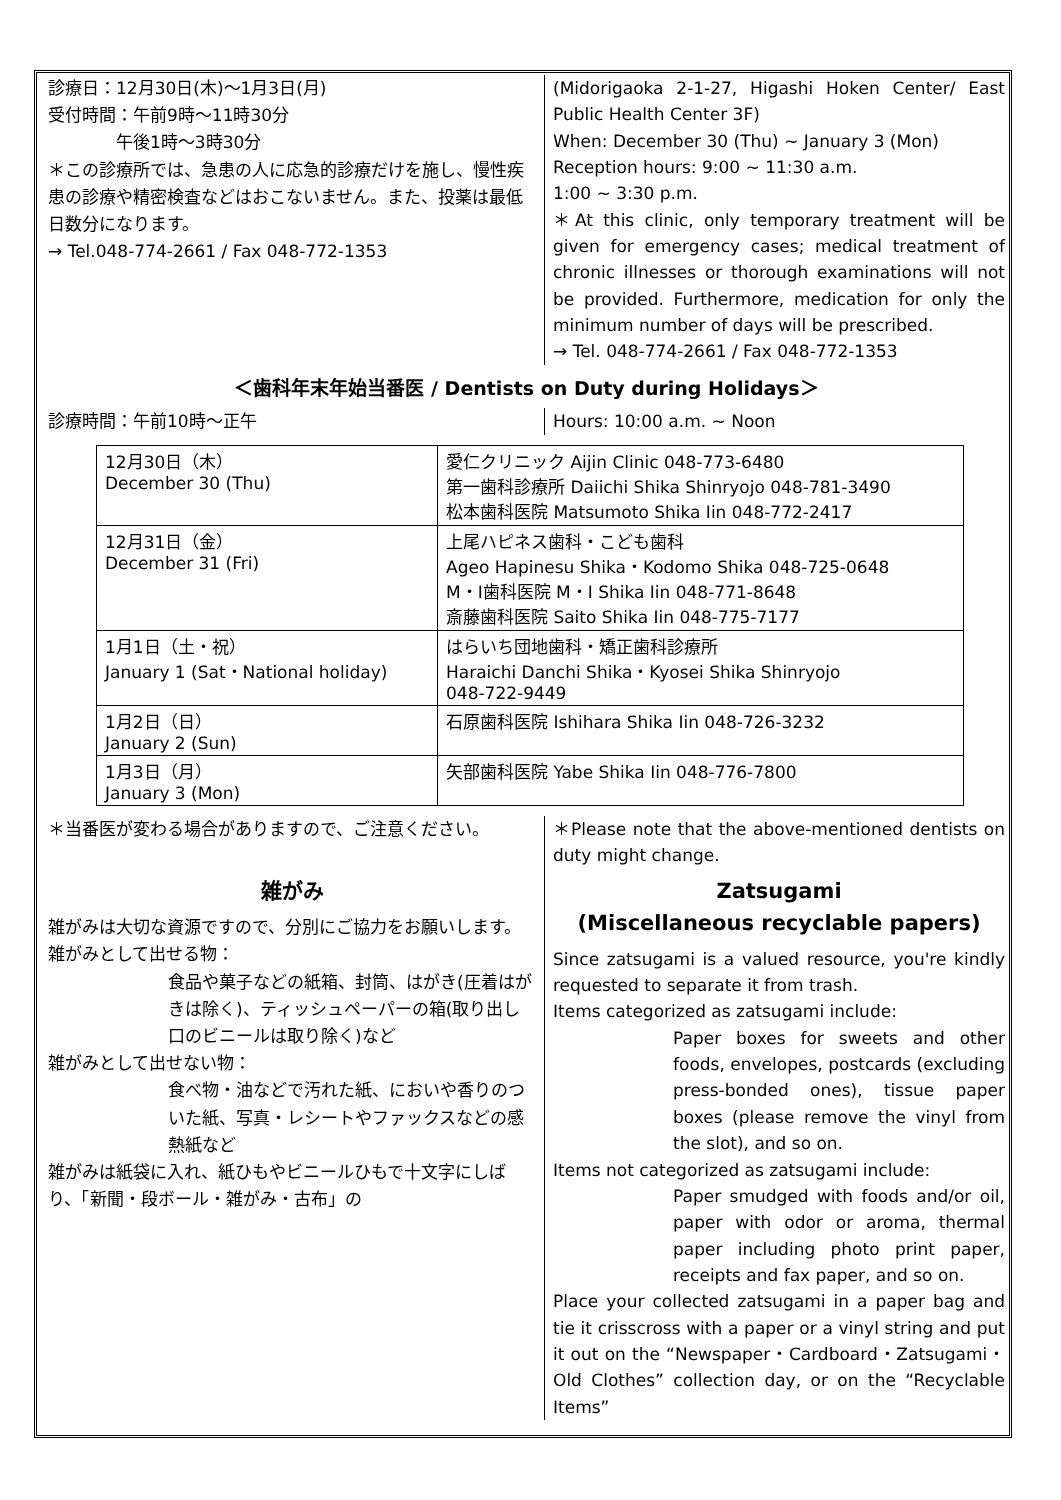診療日：12月30日(木)～1月3日(月)
受付時間：午前9時～11時30分
　　　　午後1時～3時30分
＊この診療所では、急患の人に応急的診療だけを施し、慢性疾患の診療や精密検査などはおこないません。また、投薬は最低日数分になります。
→ Tel.048-774-2661 / Fax 048-772-1353
(Midorigaoka 2-1-27, Higashi Hoken Center/ East Public Health Center 3F)
When: December 30 (Thu) ~ January 3 (Mon)
Reception hours: 9:00 ~ 11:30 a.m.
1:00 ~ 3:30 p.m.
＊At this clinic, only temporary treatment will be given for emergency cases; medical treatment of chronic illnesses or thorough examinations will not be provided. Furthermore, medication for only the minimum number of days will be prescribed.
→ Tel. 048-774-2661 / Fax 048-772-1353
＜歯科年末年始当番医 / Dentists on Duty during Holidays＞
診療時間：午前10時～正午
Hours: 10:00 a.m. ~ Noon
| 12月30日（木） December 30 (Thu) | 愛仁クリニック Aijin Clinic 048-773-6480 第一歯科診療所 Daiichi Shika Shinryojo 048-781-3490 松本歯科医院 Matsumoto Shika Iin 048-772-2417 |
| 12月31日（金） December 31 (Fri) | 上尾ハピネス歯科・こども歯科 Ageo Hapinesu Shika・Kodomo Shika 048-725-0648 M・I歯科医院 M・I Shika Iin 048-771-8648 斎藤歯科医院 Saito Shika Iin 048-775-7177 |
| 1月1日（土・祝） January 1 (Sat・National holiday) | はらいち団地歯科・矯正歯科診療所 Haraichi Danchi Shika・Kyosei Shika Shinryojo 048-722-9449 |
| 1月2日（日） January 2 (Sun) | 石原歯科医院 Ishihara Shika Iin 048-726-3232 |
| 1月3日（月） January 3 (Mon) | 矢部歯科医院 Yabe Shika Iin 048-776-7800 |
＊当番医が変わる場合がありますので、ご注意ください。
＊Please note that the above-mentioned dentists on duty might change.
雑がみ
雑がみは大切な資源ですので、分別にご協力をお願いします。
雑がみとして出せる物：
食品や菓子などの紙箱、封筒、はがき(圧着はがきは除く)、ティッシュペーパーの箱(取り出し口のビニールは取り除く)など
雑がみとして出せない物：
食べ物・油などで汚れた紙、においや香りのついた紙、写真・レシートやファックスなどの感熱紙など
雑がみは紙袋に入れ、紙ひもやビニールひもで十文字にしばり、「新聞・段ボール・雑がみ・古布」の
Zatsugami
(Miscellaneous recyclable papers)
Since zatsugami is a valued resource, you're kindly requested to separate it from trash.
Items categorized as zatsugami include:
Paper boxes for sweets and other foods, envelopes, postcards (excluding press-bonded ones), tissue paper boxes (please remove the vinyl from the slot), and so on.
Items not categorized as zatsugami include:
Paper smudged with foods and/or oil, paper with odor or aroma, thermal paper including photo print paper, receipts and fax paper, and so on.
Place your collected zatsugami in a paper bag and tie it crisscross with a paper or a vinyl string and put it out on the “Newspaper・Cardboard・Zatsugami・Old Clothes” collection day, or on the “Recyclable Items”